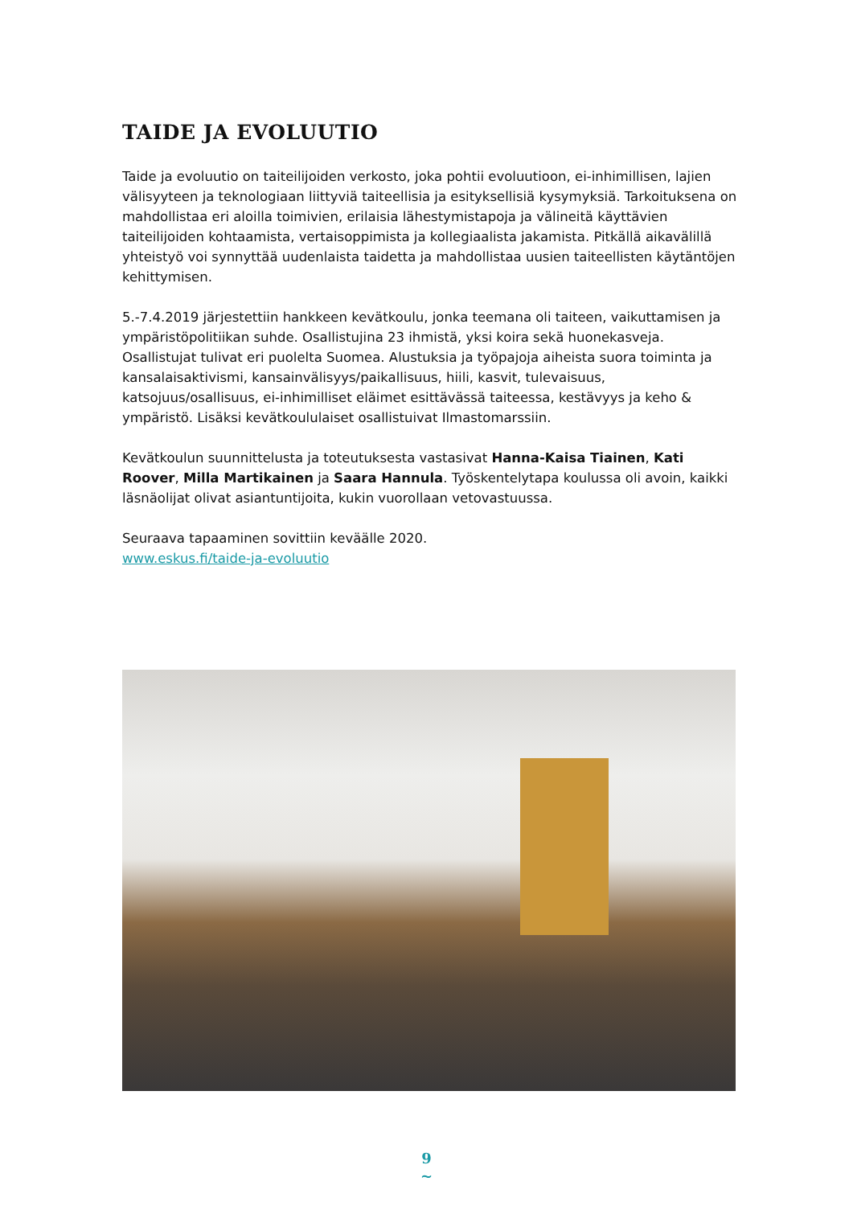TAIDE JA EVOLUUTIO
Taide ja evoluutio on taiteilijoiden verkosto, joka pohtii evoluutioon, ei-inhimillisen, lajien välisyyteen ja teknologiaan liittyviä taiteellisia ja esityksellisiä kysymyksiä. Tarkoituksena on mahdollistaa eri aloilla toimivien, erilaisia lähestymistapoja ja välineitä käyttävien taiteilijoiden kohtaamista, vertaisoppimista ja kollegiaalista jakamista. Pitkällä aikavälillä yhteistyö voi synnyttää uudenlaista taidetta ja mahdollistaa uusien taiteellisten käytäntöjen kehittymisen.
5.-7.4.2019 järjestettiin hankkeen kevätkoulu, jonka teemana oli taiteen, vaikuttamisen ja ympäristöpolitiikan suhde. Osallistujina 23 ihmistä, yksi koira sekä huonekasveja. Osallistujat tulivat eri puolelta Suomea. Alustuksia ja työpajoja aiheista suora toiminta ja kansalaisaktivismi, kansainvälisyys/paikallisuus, hiili, kasvit, tulevaisuus, katsojuus/osallisuus, ei-inhimilliset eläimet esittävässä taiteessa, kestävyys ja keho & ympäristö. Lisäksi kevätkoululaiset osallistuivat Ilmastomarssiin.
Kevätkoulun suunnittelusta ja toteutuksesta vastasivat Hanna-Kaisa Tiainen, Kati Roover, Milla Martikainen ja Saara Hannula. Työskentelytapa koulussa oli avoin, kaikki läsnäolijat olivat asiantuntijoita, kukin vuorollaan vetovastuussa.
Seuraava tapaaminen sovittiin keväälle 2020.
www.eskus.fi/taide-ja-evoluutio
9
~